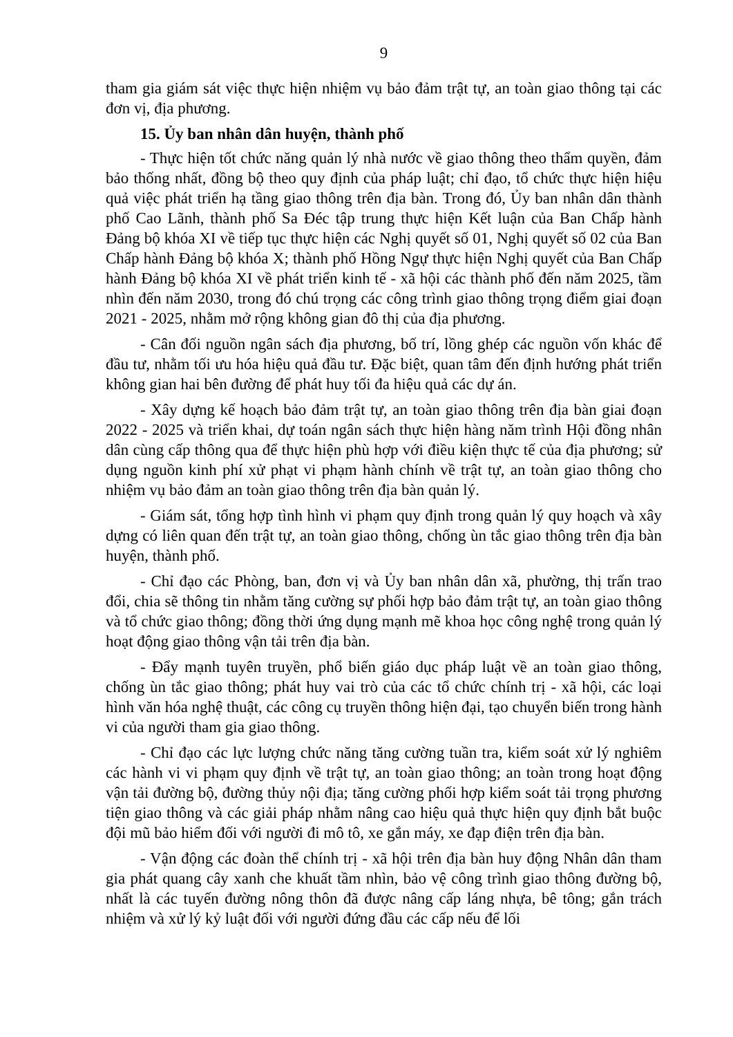9
tham gia giám sát việc thực hiện nhiệm vụ bảo đảm trật tự, an toàn giao thông tại các đơn vị, địa phương.
15. Ủy ban nhân dân huyện, thành phố
- Thực hiện tốt chức năng quản lý nhà nước về giao thông theo thẩm quyền, đảm bảo thống nhất, đồng bộ theo quy định của pháp luật; chỉ đạo, tổ chức thực hiện hiệu quả việc phát triển hạ tầng giao thông trên địa bàn. Trong đó, Ủy ban nhân dân thành phố Cao Lãnh, thành phố Sa Đéc tập trung thực hiện Kết luận của Ban Chấp hành Đảng bộ khóa XI về tiếp tục thực hiện các Nghị quyết số 01, Nghị quyết số 02 của Ban Chấp hành Đảng bộ khóa X; thành phố Hồng Ngự thực hiện Nghị quyết của Ban Chấp hành Đảng bộ khóa XI về phát triển kinh tế - xã hội các thành phố đến năm 2025, tầm nhìn đến năm 2030, trong đó chú trọng các công trình giao thông trọng điểm giai đoạn 2021 - 2025, nhằm mở rộng không gian đô thị của địa phương.
- Cân đối nguồn ngân sách địa phương, bố trí, lồng ghép các nguồn vốn khác để đầu tư, nhằm tối ưu hóa hiệu quả đầu tư. Đặc biệt, quan tâm đến định hướng phát triển không gian hai bên đường để phát huy tối đa hiệu quả các dự án.
- Xây dựng kế hoạch bảo đảm trật tự, an toàn giao thông trên địa bàn giai đoạn 2022 - 2025 và triển khai, dự toán ngân sách thực hiện hàng năm trình Hội đồng nhân dân cùng cấp thông qua để thực hiện phù hợp với điều kiện thực tế của địa phương; sử dụng nguồn kinh phí xử phạt vi phạm hành chính về trật tự, an toàn giao thông cho nhiệm vụ bảo đảm an toàn giao thông trên địa bàn quản lý.
- Giám sát, tổng hợp tình hình vi phạm quy định trong quản lý quy hoạch và xây dựng có liên quan đến trật tự, an toàn giao thông, chống ùn tắc giao thông trên địa bàn huyện, thành phố.
- Chỉ đạo các Phòng, ban, đơn vị và Ủy ban nhân dân xã, phường, thị trấn trao đổi, chia sẽ thông tin nhằm tăng cường sự phối hợp bảo đảm trật tự, an toàn giao thông và tổ chức giao thông; đồng thời ứng dụng mạnh mẽ khoa học công nghệ trong quản lý hoạt động giao thông vận tải trên địa bàn.
- Đẩy mạnh tuyên truyền, phổ biến giáo dục pháp luật về an toàn giao thông, chống ùn tắc giao thông; phát huy vai trò của các tổ chức chính trị - xã hội, các loại hình văn hóa nghệ thuật, các công cụ truyền thông hiện đại, tạo chuyển biến trong hành vi của người tham gia giao thông.
- Chỉ đạo các lực lượng chức năng tăng cường tuần tra, kiểm soát xử lý nghiêm các hành vi vi phạm quy định về trật tự, an toàn giao thông; an toàn trong hoạt động vận tải đường bộ, đường thủy nội địa; tăng cường phối hợp kiểm soát tải trọng phương tiện giao thông và các giải pháp nhằm nâng cao hiệu quả thực hiện quy định bắt buộc đội mũ bảo hiểm đối với người đi mô tô, xe gắn máy, xe đạp điện trên địa bàn.
- Vận động các đoàn thể chính trị - xã hội trên địa bàn huy động Nhân dân tham gia phát quang cây xanh che khuất tầm nhìn, bảo vệ công trình giao thông đường bộ, nhất là các tuyến đường nông thôn đã được nâng cấp láng nhựa, bê tông; gắn trách nhiệm và xử lý kỷ luật đối với người đứng đầu các cấp nếu để lối